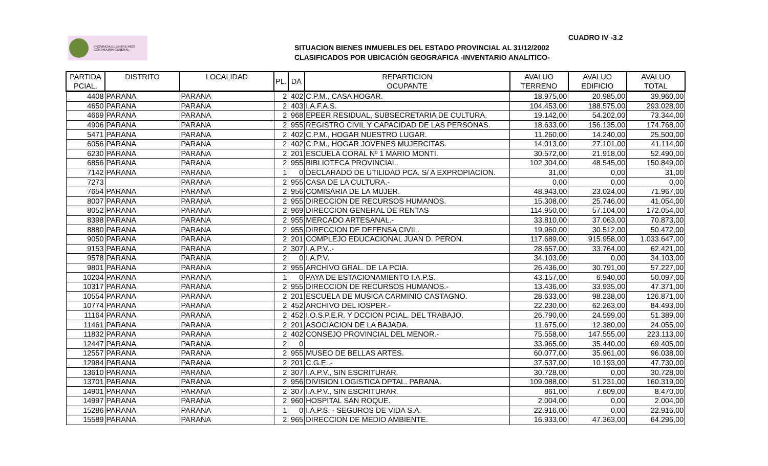PROVINCIA DE ENTRE RIOS
CONTADURIA GENERAL
CUADRO IV -3.2
SITUACION BIENES INMUEBLES DEL ESTADO PROVINCIAL AL 31/12/2002
CLASIFICADOS POR UBICACIÓN GEOGRAFICA -INVENTARIO ANALITICO-
| PARTIDA PCIAL. | DISTRITO | LOCALIDAD | PL. | DA | REPARTICION OCUPANTE | AVALUO TERRENO | AVALUO EDIFICIO | AVALUO TOTAL |
| --- | --- | --- | --- | --- | --- | --- | --- | --- |
| 4408 | PARANA | PARANA | 2 | 402 | C.P.M., CASA HOGAR. | 18.975,00 | 20.985,00 | 39.960,00 |
| 4650 | PARANA | PARANA | 2 | 403 | I.A.F.A.S. | 104.453,00 | 188.575,00 | 293.028,00 |
| 4669 | PARANA | PARANA | 2 | 968 | EPEER RESIDUAL, SUBSECRETARIA DE CULTURA. | 19.142,00 | 54.202,00 | 73.344,00 |
| 4906 | PARANA | PARANA | 2 | 955 | REGISTRO CIVIL Y CAPACIDAD DE LAS PERSONAS. | 18.633,00 | 156.135,00 | 174.768,00 |
| 5471 | PARANA | PARANA | 2 | 402 | C.P.M., HOGAR NUESTRO LUGAR. | 11.260,00 | 14.240,00 | 25.500,00 |
| 6056 | PARANA | PARANA | 2 | 402 | C.P.M., HOGAR JOVENES MUJERCITAS. | 14.013,00 | 27.101,00 | 41.114,00 |
| 6230 | PARANA | PARANA | 2 | 201 | ESCUELA CORAL Nº 1 MARIO MONTI. | 30.572,00 | 21.918,00 | 52.490,00 |
| 6856 | PARANA | PARANA | 2 | 955 | BIBLIOTECA PROVINCIAL. | 102.304,00 | 48.545,00 | 150.849,00 |
| 7142 | PARANA | PARANA | 1 | 0 | DECLARADO DE UTILIDAD PCA. S/ A EXPROPIACION. | 31,00 | 0,00 | 31,00 |
| 7273 | | PARANA | 2 | 955 | CASA DE LA CULTURA.- | 0,00 | 0,00 | 0,00 |
| 7654 | PARANA | PARANA | 2 | 956 | COMISARIA DE LA MUJER. | 48.943,00 | 23.024,00 | 71.967,00 |
| 8007 | PARANA | PARANA | 2 | 955 | DIRECCION DE RECURSOS HUMANOS. | 15.308,00 | 25.746,00 | 41.054,00 |
| 8052 | PARANA | PARANA | 2 | 969 | DIRECCION GENERAL DE RENTAS | 114.950,00 | 57.104,00 | 172.054,00 |
| 8398 | PARANA | PARANA | 2 | 955 | MERCADO ARTESANAL.- | 33.810,00 | 37.063,00 | 70.873,00 |
| 8880 | PARANA | PARANA | 2 | 955 | DIRECCION DE DEFENSA CIVIL. | 19.960,00 | 30.512,00 | 50.472,00 |
| 9050 | PARANA | PARANA | 2 | 201 | COMPLEJO EDUCACIONAL JUAN D. PERON. | 117.689,00 | 915.958,00 | 1.033.647,00 |
| 9153 | PARANA | PARANA | 2 | 307 | I.A.P.V..- | 28.657,00 | 33.764,00 | 62.421,00 |
| 9578 | PARANA | PARANA | 2 | 0 | I.A.P.V. | 34.103,00 | 0,00 | 34.103,00 |
| 9801 | PARANA | PARANA | 2 | 955 | ARCHIVO GRAL. DE LA PCIA. | 26.436,00 | 30.791,00 | 57.227,00 |
| 10204 | PARANA | PARANA | 1 | 0 | PAYA DE ESTACIONAMIENTO I.A.P.S. | 43.157,00 | 6.940,00 | 50.097,00 |
| 10317 | PARANA | PARANA | 2 | 955 | DIRECCION DE RECURSOS HUMANOS.- | 13.436,00 | 33.935,00 | 47.371,00 |
| 10554 | PARANA | PARANA | 2 | 201 | ESCUELA DE MUSICA CARMINIO CASTAGNO. | 28.633,00 | 98.238,00 | 126.871,00 |
| 10774 | PARANA | PARANA | 2 | 452 | ARCHIVO DEL IOSPER.- | 22.230,00 | 62.263,00 | 84.493,00 |
| 11164 | PARANA | PARANA | 2 | 452 | I.O.S.P.E.R. Y DCCION PCIAL. DEL TRABAJO. | 26.790,00 | 24.599,00 | 51.389,00 |
| 11461 | PARANA | PARANA | 2 | 201 | ASOCIACION DE LA BAJADA. | 11.675,00 | 12.380,00 | 24.055,00 |
| 11832 | PARANA | PARANA | 2 | 402 | CONSEJO PROVINCIAL DEL MENOR.- | 75.558,00 | 147.555,00 | 223.113,00 |
| 12447 | PARANA | PARANA | 2 | 0 | | 33.965,00 | 35.440,00 | 69.405,00 |
| 12557 | PARANA | PARANA | 2 | 955 | MUSEO DE BELLAS ARTES. | 60.077,00 | 35.961,00 | 96.038,00 |
| 12984 | PARANA | PARANA | 2 | 201 | C.G.E..- | 37.537,00 | 10.193,00 | 47.730,00 |
| 13610 | PARANA | PARANA | 2 | 307 | I.A.P.V., SIN ESCRITURAR. | 30.728,00 | 0,00 | 30.728,00 |
| 13701 | PARANA | PARANA | 2 | 956 | DIVISION LOGISTICA DPTAL. PARANA. | 109.088,00 | 51.231,00 | 160.319,00 |
| 14901 | PARANA | PARANA | 2 | 307 | I.A.P.V., SIN ESCRITURAR. | 861,00 | 7.609,00 | 8.470,00 |
| 14997 | PARANA | PARANA | 2 | 960 | HOSPITAL SAN ROQUE. | 2.004,00 | 0,00 | 2.004,00 |
| 15286 | PARANA | PARANA | 1 | 0 | I.A.P.S. - SEGUROS DE VIDA S.A. | 22.916,00 | 0,00 | 22.916,00 |
| 15589 | PARANA | PARANA | 2 | 965 | DIRECCION DE MEDIO AMBIENTE. | 16.933,00 | 47.363,00 | 64.296,00 |